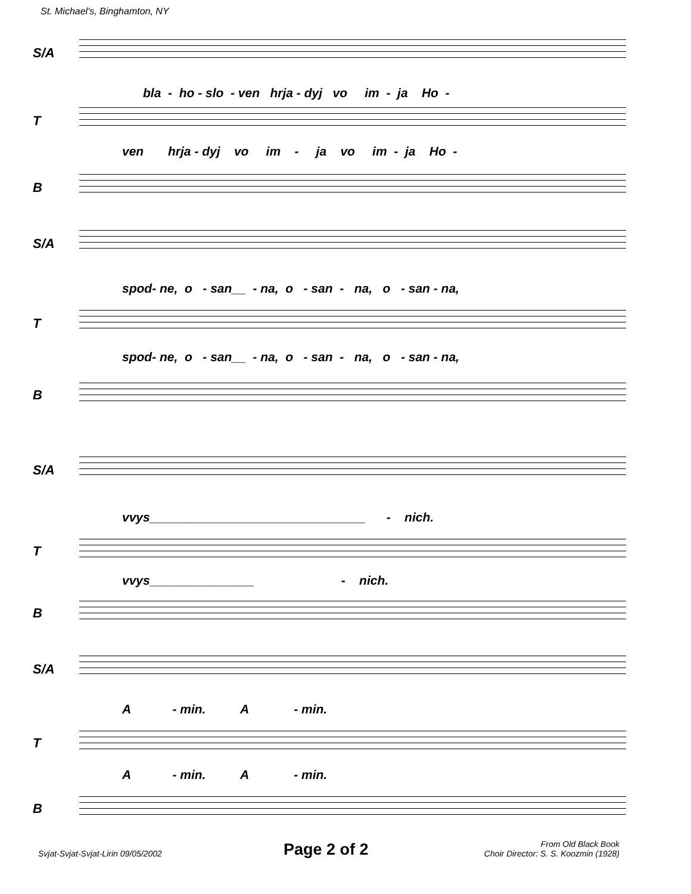St. Michael's, Binghamton, NY
S/A
bla - ho - slo - ven hrja - dyj vo im - ja Ho -
T
ven hrja - dyj vo im - ja vo im - ja Ho -
B
S/A
spod- ne, o - san__ - na, o - san - na, o - san - na,
T
spod- ne, o - san__ - na, o - san - na, o - san - na,
B
S/A
vvys_______________________________ - nich.
T
vvys_______________ - nich.
B
S/A
A - min. A - min.
T
A - min. A - min.
B
Svjat-Svjat-Svjat-Lirin 09/05/2002
Page 2 of 2
From Old Black Book
Choir Director: S. S. Koozmin (1928)